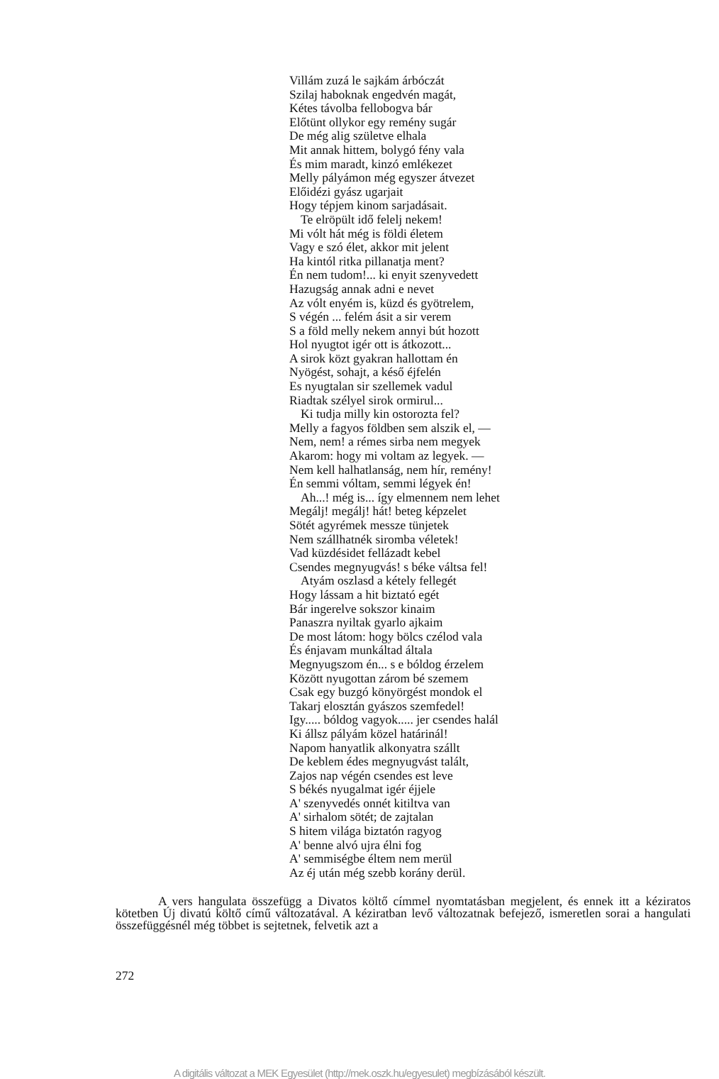Villám zuzá le sajkám árbóczát
Szilaj haboknak engedvén magát,
Kétes távolba fellobogva bár
Előtünt ollykor egy remény sugár
De még alig születve elhala
Mit annak hittem, bolygó fény vala
És mim maradt, kinzó emlékezet
Melly pályámon még egyszer átvezet
Előidézi gyász ugarjait
Hogy tépjem kinom sarjadásait.
Te elröpült idő felelj nekem!
Mi vólt hát még is földi életem
Vagy e szó élet, akkor mit jelent
Ha kintól ritka pillanatja ment?
Én nem tudom!... ki enyit szenyvedett
Hazugság annak adni e nevet
Az vólt enyém is, küzd és gyötrelem,
S végén ... felém ásit a sir verem
S a föld melly nekem annyi bút hozott
Hol nyugtot igér ott is átkozott...
A sirok közt gyakran hallottam én
Nyögést, sohajt, a késő éjfelén
Es nyugtalan sir szellemek vadul
Riadtak szélyel sirok ormirul...
Ki tudja milly kin ostorozta fel?
Melly a fagyos földben sem alszik el, —
Nem, nem! a rémes sirba nem megyek
Akarom: hogy mi voltam az legyek. —
Nem kell halhatlanság, nem hír, remény!
Én semmi vóltam, semmi légyek én!
Ah...! még is... így elmennem nem lehet
Megálj! megálj! hát! beteg képzelet
Sötét agyrémek messze tünjetek
Nem szállhatnék siromba véletek!
Vad küzdésidet fellázadt kebel
Csendes megnyugvás! s béke váltsa fel!
Atyám oszlasd a kétely fellegét
Hogy lássam a hit biztató egét
Bár ingerelve sokszor kinaim
Panaszra nyiltak gyarlo ajkaim
De most látom: hogy bölcs czélod vala
És énjavam munkáltad általa
Megnyugszom én... s e bóldog érzelem
Között nyugottan zárom bé szemem
Csak egy buzgó könyörgést mondok el
Takarj elosztán gyászos szemfedel!
Igy..... bóldog vagyok..... jer csendes halál
Ki állsz pályám közel határinál!
Napom hanyatlik alkonyatra szállt
De keblem édes megnyugvást talált,
Zajos nap végén csendes est leve
S békés nyugalmat igér éjjele
A' szenyvedés onnét kitiltva van
A' sirhalom sötét; de zajtalan
S hitem világa biztatón ragyog
A' benne alvó ujra élni fog
A' semmiségbe éltem nem merül
Az éj után még szebb korány derül.
A vers hangulata összefügg a Divatos költő címmel nyomtatásban megjelent, és ennek itt a kéziratos kötetben Új divatú költő című változatával. A kéziratban levő változatnak befejező, ismeretlen sorai a hangulati összefüggésnél még többet is sejtetnek, felvetik azt a
272
A digitális változat a MEK Egyesület (http://mek.oszk.hu/egyesulet) megbízásából készült.